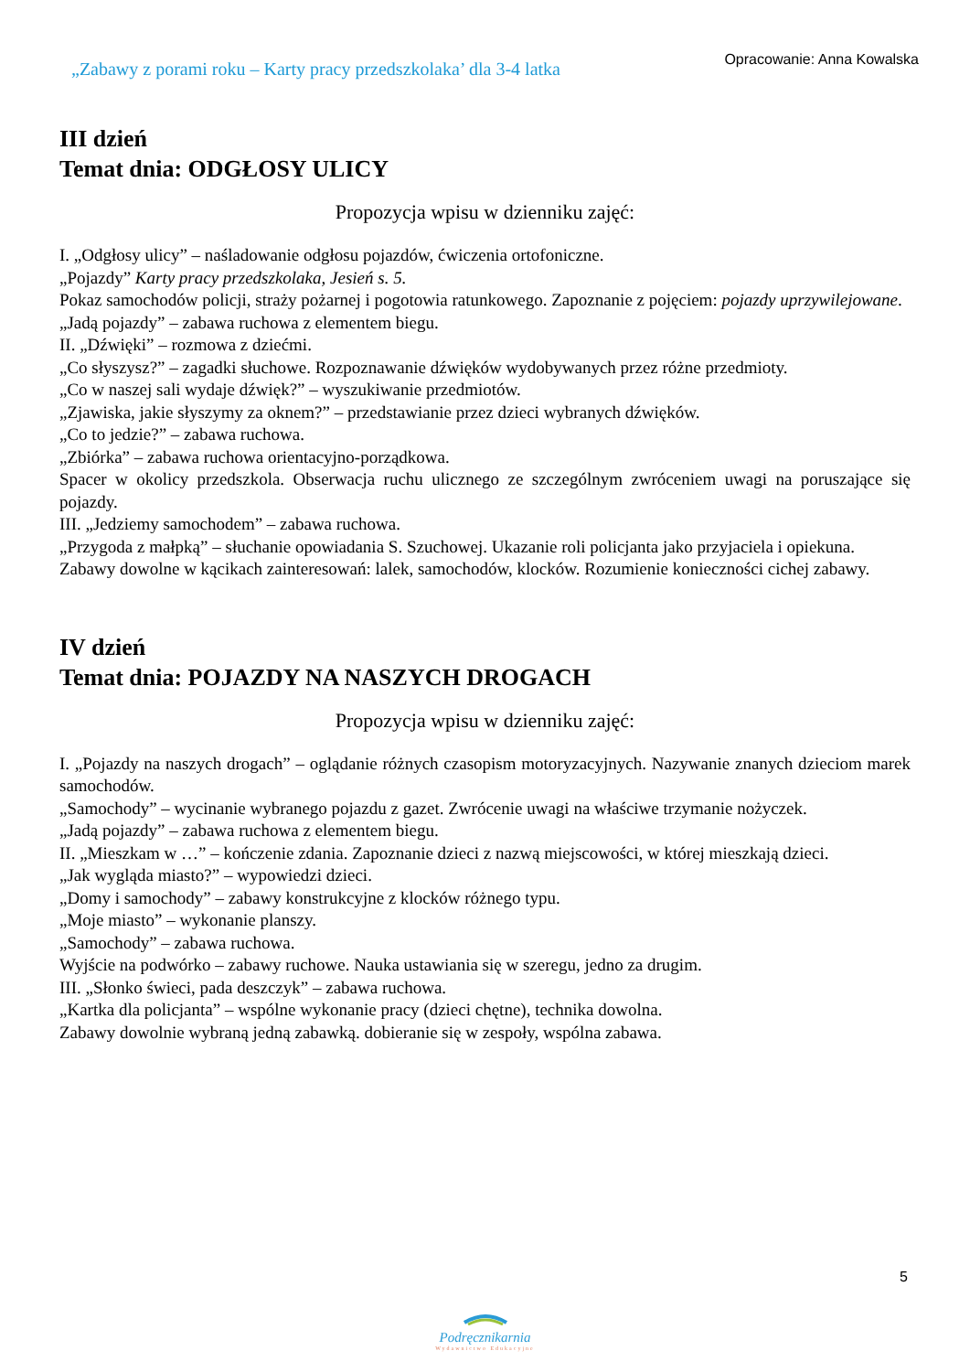„Zabawy z porami roku – Karty pracy przedszkolaka’ dla 3-4 latka
Opracowanie: Anna Kowalska
III dzień
Temat dnia: ODGŁOSY ULICY
Propozycja wpisu w dzienniku zajęć:
I. „Odgłosy ulicy” – naśladowanie odgłosu pojazdów, ćwiczenia ortofoniczne.
„Pojazdy” Karty pracy przedszkolaka, Jesień s. 5.
Pokaz samochodów policji, straży pożarnej i pogotowia ratunkowego. Zapoznanie z pojęciem: pojazdy uprzywilejowane.
„Jadą pojazdy” – zabawa ruchowa z elementem biegu.
II. „Dźwięki” – rozmowa z dziećmi.
„Co słyszysz?” – zagadki słuchowe. Rozpoznawanie dźwięków wydobywanych przez różne przedmioty.
„Co w naszej sali wydaje dźwięk?” – wyszukiwanie przedmiotów.
„Zjawiska, jakie słyszymy za oknem?” – przedstawianie przez dzieci wybranych dźwięków.
„Co to jedzie?” – zabawa ruchowa.
„Zbiórka” – zabawa ruchowa orientacyjno-porządkowa.
Spacer w okolicy przedszkola. Obserwacja ruchu ulicznego ze szczególnym zwróceniem uwagi na poruszające się pojazdy.
III. „Jedziemy samochodem” – zabawa ruchowa.
„Przygoda z małpką” – słuchanie opowiadania S. Szuchowej. Ukazanie roli policjanta jako przyjaciela i opiekuna.
Zabawy dowolne w kącikach zainteresowań: lalek, samochodów, klocków. Rozumienie konieczności cichej zabawy.
IV dzień
Temat dnia: POJAZDY NA NASZYCH DROGACH
Propozycja wpisu w dzienniku zajęć:
I. „Pojazdy na naszych drogach” – oglądanie różnych czasopism motoryzacyjnych. Nazywanie znanych dzieciom marek samochodów.
„Samochody” – wycinanie wybranego pojazdu z gazet. Zwrócenie uwagi na właściwe trzymanie nożyczek.
„Jadą pojazdy” – zabawa ruchowa z elementem biegu.
II. „Mieszkam w …” – kończenie zdania. Zapoznanie dzieci z nazwą miejscowości, w której mieszkają dzieci.
„Jak wygląda miasto?” – wypowiedzi dzieci.
„Domy i samochody” – zabawy konstrukcyjne z klocków różnego typu.
„Moje miasto” – wykonanie planszy.
„Samochody” – zabawa ruchowa.
Wyjście na podwórko – zabawy ruchowe. Nauka ustawiania się w szeregu, jedno za drugim.
III. „Słonko świeci, pada deszczyk” – zabawa ruchowa.
„Kartka dla policjanta” – wspólne wykonanie pracy (dzieci chętne), technika dowolna.
Zabawy dowolnie wybraną jedną zabawką. dobieranie się w zespoły, wspólna zabawa.
5
Podręcznikarnia
Wydawnictwo Edukacyjne